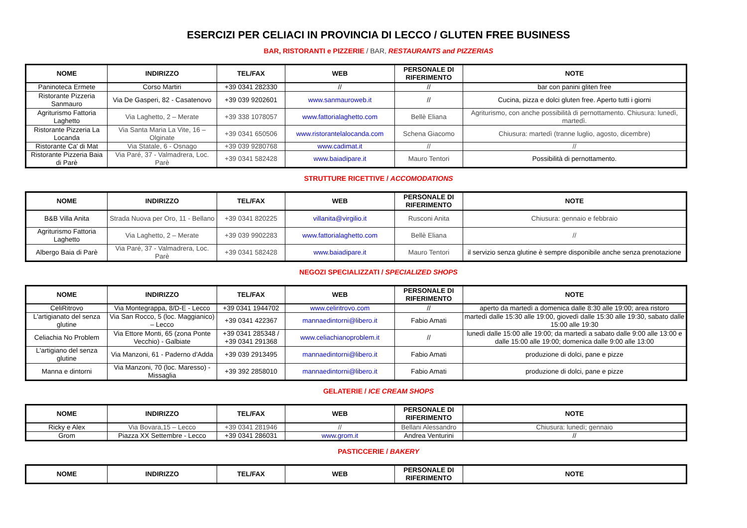ESERCIZI PER CELIACI IN PROVINCIA DI LECCO / GLUTEN FREE BUSINESS
BAR, RISTORANTI e PIZZERIE / BAR, RESTAURANTS and PIZZERIAS
| NOME | INDIRIZZO | TEL/FAX | WEB | PERSONALE DI RIFERIMENTO | NOTE |
| --- | --- | --- | --- | --- | --- |
| Paninoteca Ermete | Corso Martiri | +39 0341 282330 | // | // | bar con panini gliten free |
| Ristorante Pizzeria Sanmauro | Via De Gasperi, 82 - Casatenovo | +39 039 9202601 | www.sanmauroweb.it | // | Cucina, pizza e dolci gluten free. Aperto tutti i giorni |
| Agriturismo Fattoria Laghetto | Via Laghetto, 2 – Merate | +39 338 1078057 | www.fattorialaghetto.com | Bellè Eliana | Agriturismo, con anche possibilità di pernottamento. Chiusura: lunedì, martedì. |
| Ristorante Pizzeria La Locanda | Via Santa Maria La Vite, 16 – Olginate | +39 0341 650506 | www.ristorantelalocanda.com | Schena Giacomo | Chiusura: martedì (tranne luglio, agosto, dicembre) |
| Ristorante Ca' di Mat | Via Statale, 6 - Osnago | +39 039 9280768 | www.cadimat.it | // | // |
| Ristorante Pizzeria Baia di Parè | Via Paré, 37 - Valmadrera, Loc. Parè | +39 0341 582428 | www.baiadipare.it | Mauro Tentori | Possibilità di pernottamento. |
STRUTTURE RICETTIVE / ACCOMODATIONS
| NOME | INDIRIZZO | TEL/FAX | WEB | PERSONALE DI RIFERIMENTO | NOTE |
| --- | --- | --- | --- | --- | --- |
| B&B Villa Anita | Strada Nuova per Oro, 11 - Bellano | +39 0341 820225 | villanita@virgilio.it | Rusconi Anita | Chiusura: gennaio e febbraio |
| Agriturismo Fattoria Laghetto | Via Laghetto, 2 – Merate | +39 039 9902283 | www.fattorialaghetto.com | Bellè Eliana | // |
| Albergo Baia di Parè | Via Paré, 37 - Valmadrera, Loc. Parè | +39 0341 582428 | www.baiadipare.it | Mauro Tentori | il servizio senza glutine è sempre disponibile anche senza prenotazione |
NEGOZI SPECIALIZZATI / SPECIALIZED SHOPS
| NOME | INDIRIZZO | TEL/FAX | WEB | PERSONALE DI RIFERIMENTO | NOTE |
| --- | --- | --- | --- | --- | --- |
| CeliRitrovo | Via Montegrappa, 8/D-E - Lecco | +39 0341 1944702 | www.celiritrovo.com | // | aperto da martedì a domenica dalle 8:30 alle 19:00; area ristoro |
| L'artigianato del senza glutine | Via San Rocco, 5 (loc. Maggianico) – Lecco | +39 0341 422367 | mannaedintorni@libero.it | Fabio Amati | martedì dalle 15:30 alle 19:00, giovedì dalle 15:30 alle 19:30, sabato dalle 15:00 alle 19:30 |
| Celiachia No Problem | Via Ettore Monti, 65 (zona Ponte Vecchio) - Galbiate | +39 0341 285348 / +39 0341 291368 | www.celiachianoproblem.it | // | lunedì dalle 15:00 alle 19:00; da martedì a sabato dalle 9:00 alle 13:00 e dalle 15:00 alle 19:00; domenica dalle 9:00 alle 13:00 |
| L'artigiano del senza glutine | Via Manzoni, 61 - Paderno d'Adda | +39 039 2913495 | mannaedintorni@libero.it | Fabio Amati | produzione di dolci, pane e pizze |
| Manna e dintorni | Via Manzoni, 70 (loc. Maresso) - Missaglia | +39 392 2858010 | mannaedintorni@libero.it | Fabio Amati | produzione di dolci, pane e pizze |
GELATERIE / ICE CREAM SHOPS
| NOME | INDIRIZZO | TEL/FAX | WEB | PERSONALE DI RIFERIMENTO | NOTE |
| --- | --- | --- | --- | --- | --- |
| Ricky e Alex | Via Bovara,15 – Lecco | +39 0341 281946 | // | Bellani Alessandro | Chiusura: lunedì; gennaio |
| Grom | Piazza XX Settembre - Lecco | +39 0341 286031 | www.grom.it | Andrea Venturini | // |
PASTICCERIE / BAKERY
| NOME | INDIRIZZO | TEL/FAX | WEB | PERSONALE DI RIFERIMENTO | NOTE |
| --- | --- | --- | --- | --- | --- |